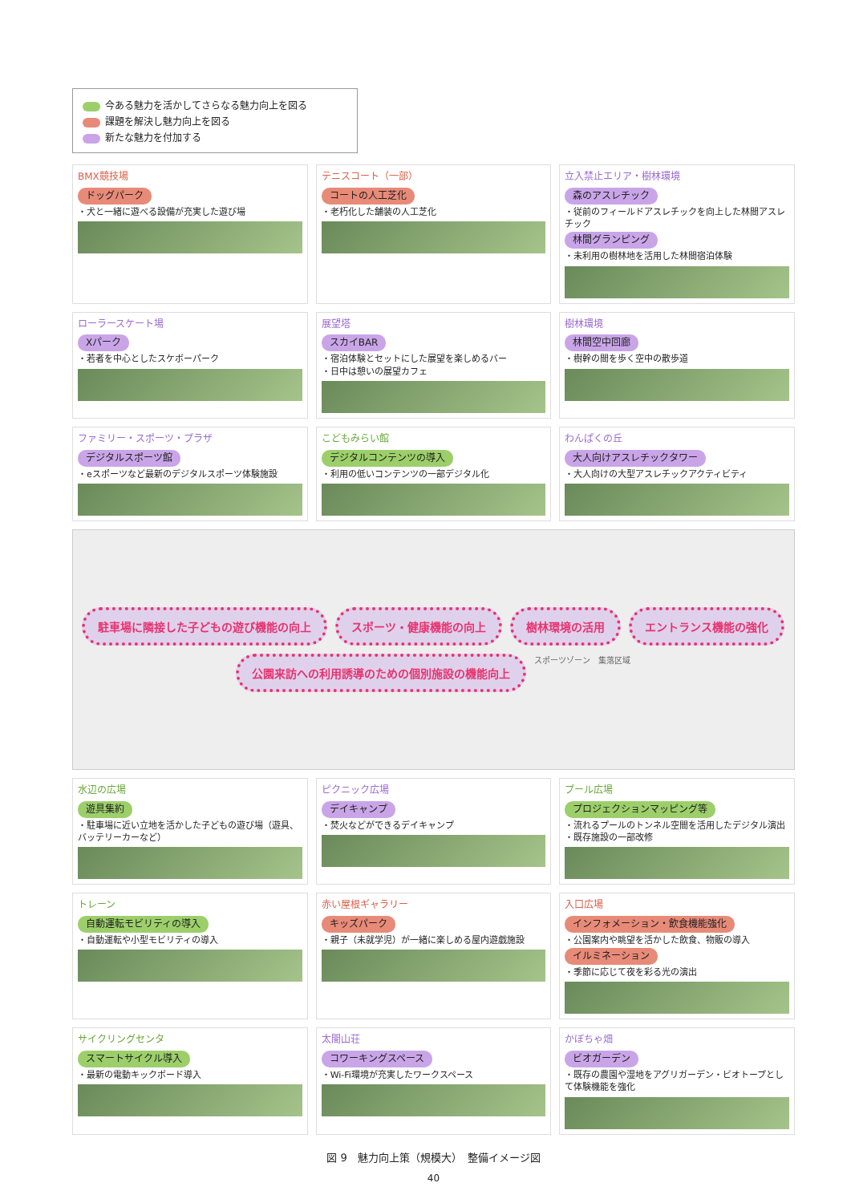今ある魅力を活かしてさらなる魅力向上を図る
課題を解決し魅力向上を図る
新たな魅力を付加する
BMX競技場
ドッグパーク
・犬と一緒に遊べる設備が充実した遊び場
テニスコート（一部）
コートの人工芝化
・老朽化した舗装の人工芝化
立入禁止エリア・樹林環境
森のアスレチック
・従前のフィールドアスレチックを向上した林間アスレチック
林間グランピング
・未利用の樹林地を活用した林間宿泊体験
ローラースケート場
Xパーク
・若者を中心としたスケボーパーク
展望塔
スカイBAR
・宿泊体験とセットにした展望を楽しめるバー
・日中は憩いの展望カフェ
樹林環境
林間空中回廊
・樹幹の間を歩く空中の散歩道
ファミリー・スポーツ・プラザ
デジタルスポーツ館
・eスポーツなど最新のデジタルスポーツ体験施設
こどもみらい館
デジタルコンテンツの導入
・利用の低いコンテンツの一部デジタル化
わんぱくの丘
大人向けアスレチックタワー
・大人向けの大型アスレチックアクティビティ
駐車場に隣接した子どもの遊び機能の向上
スポーツ・健康機能の向上
樹林環境の活用
エントランス機能の強化
公園来訪への利用誘導のための個別施設の機能向上
スポーツゾーン　集落区域
水辺の広場
遊具集約
・駐車場に近い立地を活かした子どもの遊び場（遊具、バッテリーカーなど）
ピクニック広場
デイキャンプ
・焚火などができるデイキャンプ
プール広場
プロジェクションマッピング等
・流れるプールのトンネル空間を活用したデジタル演出
・既存施設の一部改修
トレーン
自動運転モビリティの導入
・自動運転や小型モビリティの導入
赤い屋根ギャラリー
キッズパーク
・親子（未就学児）が一緒に楽しめる屋内遊戯施設
入口広場
インフォメーション・飲食機能強化
・公園案内や眺望を活かした飲食、物販の導入
イルミネーション
・季節に応じて夜を彩る光の演出
サイクリングセンタ
スマートサイクル導入
・最新の電動キックボード導入
太閤山荘
コワーキングスペース
・Wi-Fi環境が充実したワークスペース
かぼちゃ畑
ビオガーデン
・既存の農園や湿地をアグリガーデン・ビオトープとして体験機能を強化
図 9　魅力向上策（規模大）　整備イメージ図
40